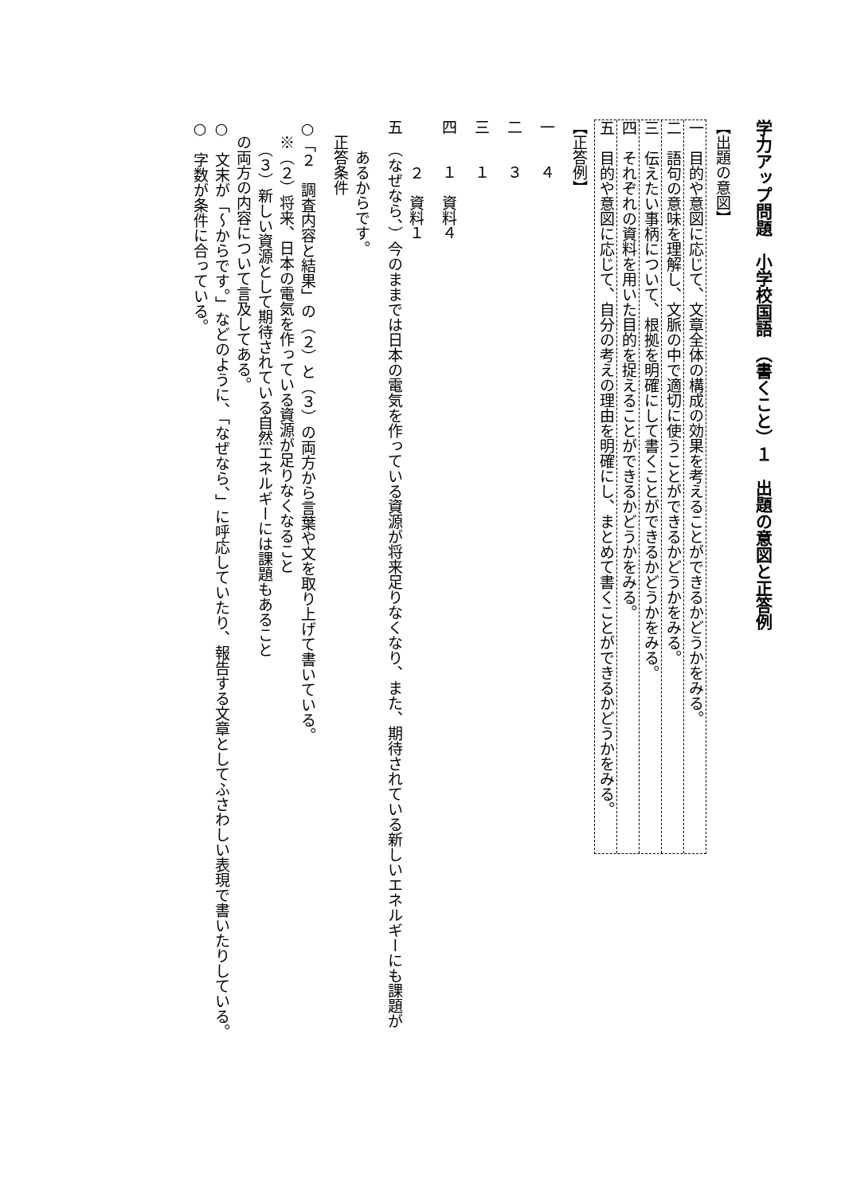学力アップ問題　小学校国語　（書くこと）１　出題の意図と正答例
【出題の意図】
一　目的や意図に応じて、文章全体の構成の効果を考えることができるかどうかをみる。
二　語句の意味を理解し、文脈の中で適切に使うことができるかどうかをみる。
三　伝えたい事柄について、根拠を明確にして書くことができるかどうかをみる。
四　それぞれの資料を用いた目的を捉えることができるかどうかをみる。
五　目的や意図に応じて、自分の考えの理由を明確にし、まとめて書くことができるかどうかをみる。
【正答例】
一　　４
二　　３
三　　１
四　　１　資料４
　　　２　資料１
五　（なぜなら、）今のままでは日本の電気を作っている資源が将来足りなくなり、また、期待されている新しいエネルギーにも課題が
　　あるからです。
　正答条件
○「２　調査内容と結果」の（２）と（３）の両方から言葉や文を取り上げて書いている。
　※（２）将来、日本の電気を作っている資源が足りなくなること
　　（３）新しい資源として期待されている自然エネルギーには課題もあること
　の両方の内容について言及してある。
○　文末が「～からです。」などのように、「なぜなら、」に呼応していたり、報告する文章としてふさわしい表現で書いたりしている。
○　字数が条件に合っている。